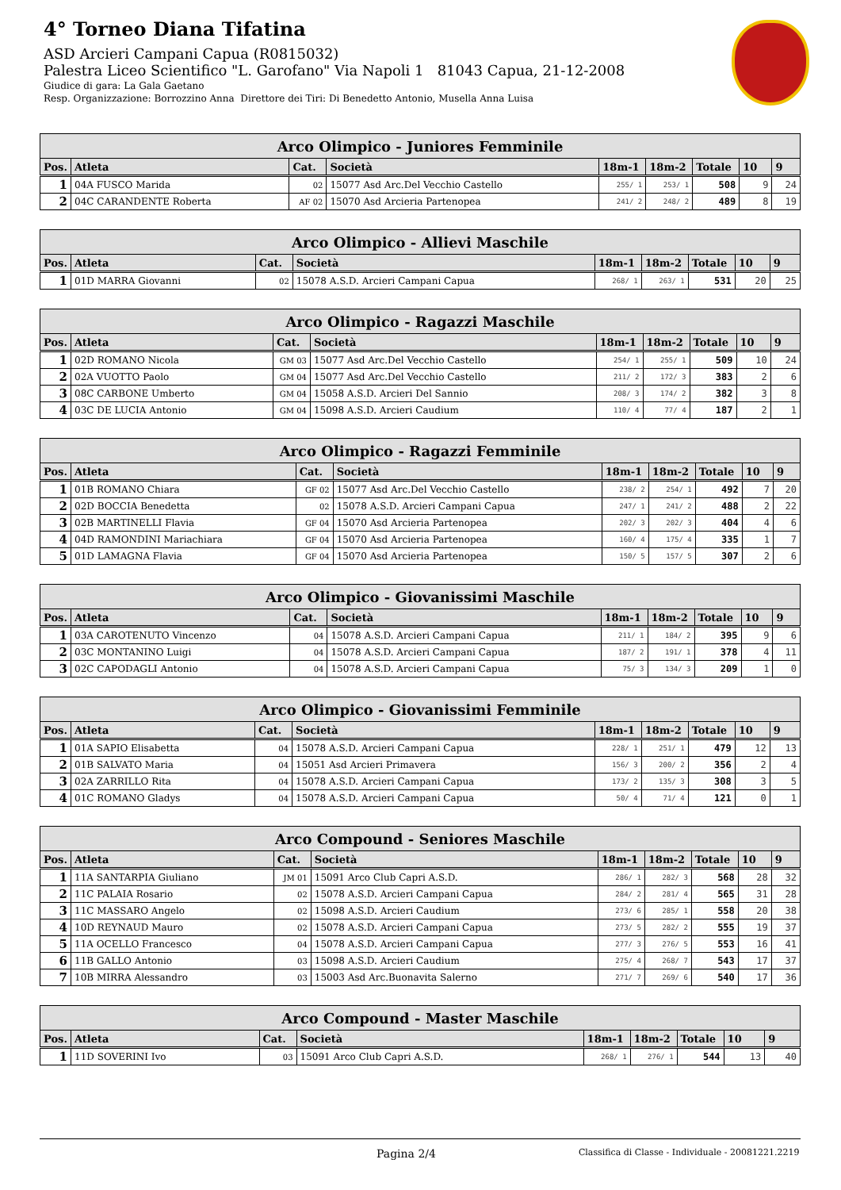4° Torneo Diana Tifatina
ASD Arcieri Campani Capua (R0815032)
Palestra Liceo Scientifico "L. Garofano" Via Napoli 1 81043 Capua, 21-12-2008
Giudice di gara: La Gala Gaetano
Resp. Organizzazione: Borrozzino Anna Direttore dei Tiri: Di Benedetto Antonio, Musella Anna Luisa
| Arco Olimpico - Juniores Femminile | | | | | | | | |
| --- | --- | --- | --- | --- | --- | --- | --- | --- |
| Pos. | Atleta | Cat. | Società | 18m-1 | 18m-2 | Totale | 10 | 9 |
| 1 | 04A FUSCO Marida | 02 | 15077 Asd Arc.Del Vecchio Castello | 255/ 1 | 253/ 1 | 508 | 9 | 24 |
| 2 | 04C CARANDENTE Roberta | AF 02 | 15070 Asd Arcieria Partenopea | 241/ 2 | 248/ 2 | 489 | 8 | 19 |
| Arco Olimpico - Allievi Maschile | | | | | | | | |
| --- | --- | --- | --- | --- | --- | --- | --- | --- |
| Pos. | Atleta | Cat. | Società | 18m-1 | 18m-2 | Totale | 10 | 9 |
| 1 | 01D MARRA Giovanni | 02 | 15078 A.S.D. Arcieri Campani Capua | 268/ 1 | 263/ 1 | 531 | 20 | 25 |
| Arco Olimpico - Ragazzi Maschile | | | | | | | | |
| --- | --- | --- | --- | --- | --- | --- | --- | --- |
| Pos. | Atleta | Cat. | Società | 18m-1 | 18m-2 | Totale | 10 | 9 |
| 1 | 02D ROMANO Nicola | GM 03 | 15077 Asd Arc.Del Vecchio Castello | 254/ 1 | 255/ 1 | 509 | 10 | 24 |
| 2 | 02A VUOTTO Paolo | GM 04 | 15077 Asd Arc.Del Vecchio Castello | 211/ 2 | 172/ 3 | 383 | 2 | 6 |
| 3 | 08C CARBONE Umberto | GM 04 | 15058 A.S.D. Arcieri Del Sannio | 208/ 3 | 174/ 2 | 382 | 3 | 8 |
| 4 | 03C DE LUCIA Antonio | GM 04 | 15098 A.S.D. Arcieri Caudium | 110/ 4 | 77/ 4 | 187 | 2 | 1 |
| Arco Olimpico - Ragazzi Femminile | | | | | | | | |
| --- | --- | --- | --- | --- | --- | --- | --- | --- |
| Pos. | Atleta | Cat. | Società | 18m-1 | 18m-2 | Totale | 10 | 9 |
| 1 | 01B ROMANO Chiara | GF 02 | 15077 Asd Arc.Del Vecchio Castello | 238/ 2 | 254/ 1 | 492 | 7 | 20 |
| 2 | 02D BOCCIA Benedetta | 02 | 15078 A.S.D. Arcieri Campani Capua | 247/ 1 | 241/ 2 | 488 | 2 | 22 |
| 3 | 02B MARTINELLI Flavia | GF 04 | 15070 Asd Arcieria Partenopea | 202/ 3 | 202/ 3 | 404 | 4 | 6 |
| 4 | 04D RAMONDINI Mariachiara | GF 04 | 15070 Asd Arcieria Partenopea | 160/ 4 | 175/ 4 | 335 | 1 | 7 |
| 5 | 01D LAMAGNA Flavia | GF 04 | 15070 Asd Arcieria Partenopea | 150/ 5 | 157/ 5 | 307 | 2 | 6 |
| Arco Olimpico - Giovanissimi Maschile | | | | | | | | |
| --- | --- | --- | --- | --- | --- | --- | --- | --- |
| Pos. | Atleta | Cat. | Società | 18m-1 | 18m-2 | Totale | 10 | 9 |
| 1 | 03A CAROTENUTO Vincenzo | 04 | 15078 A.S.D. Arcieri Campani Capua | 211/ 1 | 184/ 2 | 395 | 9 | 6 |
| 2 | 03C MONTANINO Luigi | 04 | 15078 A.S.D. Arcieri Campani Capua | 187/ 2 | 191/ 1 | 378 | 4 | 11 |
| 3 | 02C CAPODAGLI Antonio | 04 | 15078 A.S.D. Arcieri Campani Capua | 75/ 3 | 134/ 3 | 209 | 1 | 0 |
| Arco Olimpico - Giovanissimi Femminile | | | | | | | | |
| --- | --- | --- | --- | --- | --- | --- | --- | --- |
| Pos. | Atleta | Cat. | Società | 18m-1 | 18m-2 | Totale | 10 | 9 |
| 1 | 01A SAPIO Elisabetta | 04 | 15078 A.S.D. Arcieri Campani Capua | 228/ 1 | 251/ 1 | 479 | 12 | 13 |
| 2 | 01B SALVATO Maria | 04 | 15051 Asd Arcieri Primavera | 156/ 3 | 200/ 2 | 356 | 2 | 4 |
| 3 | 02A ZARRILLO Rita | 04 | 15078 A.S.D. Arcieri Campani Capua | 173/ 2 | 135/ 3 | 308 | 3 | 5 |
| 4 | 01C ROMANO Gladys | 04 | 15078 A.S.D. Arcieri Campani Capua | 50/ 4 | 71/ 4 | 121 | 0 | 1 |
| Arco Compound - Seniores Maschile | | | | | | | | |
| --- | --- | --- | --- | --- | --- | --- | --- | --- |
| Pos. | Atleta | Cat. | Società | 18m-1 | 18m-2 | Totale | 10 | 9 |
| 1 | 11A SANTARPIA Giuliano | JM 01 | 15091 Arco Club Capri A.S.D. | 286/ 1 | 282/ 3 | 568 | 28 | 32 |
| 2 | 11C PALAIA Rosario | 02 | 15078 A.S.D. Arcieri Campani Capua | 284/ 2 | 281/ 4 | 565 | 31 | 28 |
| 3 | 11C MASSARO Angelo | 02 | 15098 A.S.D. Arcieri Caudium | 273/ 6 | 285/ 1 | 558 | 20 | 38 |
| 4 | 10D REYNAUD Mauro | 02 | 15078 A.S.D. Arcieri Campani Capua | 273/ 5 | 282/ 2 | 555 | 19 | 37 |
| 5 | 11A OCELLO Francesco | 04 | 15078 A.S.D. Arcieri Campani Capua | 277/ 3 | 276/ 5 | 553 | 16 | 41 |
| 6 | 11B GALLO Antonio | 03 | 15098 A.S.D. Arcieri Caudium | 275/ 4 | 268/ 7 | 543 | 17 | 37 |
| 7 | 10B MIRRA Alessandro | 03 | 15003 Asd Arc.Buonavita Salerno | 271/ 7 | 269/ 6 | 540 | 17 | 36 |
| Arco Compound - Master Maschile | | | | | | | | |
| --- | --- | --- | --- | --- | --- | --- | --- | --- |
| Pos. | Atleta | Cat. | Società | 18m-1 | 18m-2 | Totale | 10 | 9 |
| 1 | 11D SOVERINI Ivo | 03 | 15091 Arco Club Capri A.S.D. | 268/ 1 | 276/ 1 | 544 | 13 | 40 |
Pagina 2/4 Classifica di Classe - Individuale - 20081221.2219